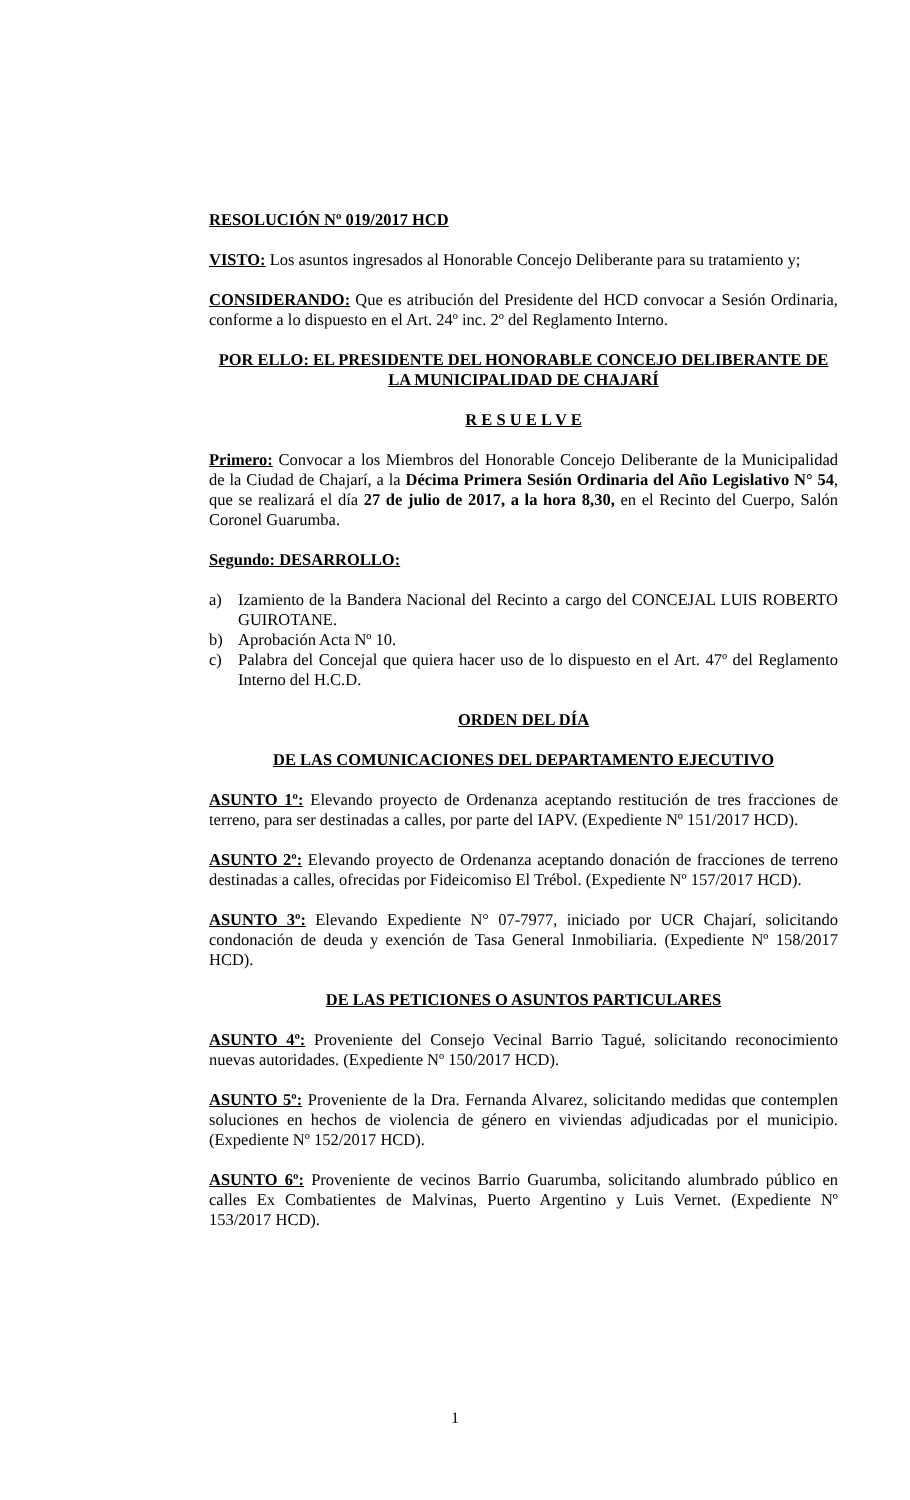RESOLUCIÓN Nº 019/2017 HCD
VISTO: Los asuntos ingresados al Honorable Concejo Deliberante para su tratamiento y;
CONSIDERANDO: Que es atribución del Presidente del HCD convocar a Sesión Ordinaria, conforme a lo dispuesto en el Art. 24º inc. 2º del Reglamento Interno.
POR ELLO: EL PRESIDENTE DEL HONORABLE CONCEJO DELIBERANTE DE LA MUNICIPALIDAD DE CHAJARÍ
R E S U E L V E
Primero: Convocar a los Miembros del Honorable Concejo Deliberante de la Municipalidad de la Ciudad de Chajarí, a la Décima Primera Sesión Ordinaria del Año Legislativo N° 54, que se realizará el día 27 de julio de 2017, a la hora 8,30, en el Recinto del Cuerpo, Salón Coronel Guarumba.
Segundo: DESARROLLO:
a) Izamiento de la Bandera Nacional del Recinto a cargo del CONCEJAL LUIS ROBERTO GUIROTANE.
b) Aprobación Acta Nº 10.
c) Palabra del Concejal que quiera hacer uso de lo dispuesto en el Art. 47º del Reglamento Interno del H.C.D.
ORDEN DEL DÍA
DE LAS COMUNICACIONES DEL DEPARTAMENTO EJECUTIVO
ASUNTO 1º: Elevando proyecto de Ordenanza aceptando restitución de tres fracciones de terreno, para ser destinadas a calles, por parte del IAPV. (Expediente Nº 151/2017 HCD).
ASUNTO 2º: Elevando proyecto de Ordenanza aceptando donación de fracciones de terreno destinadas a calles, ofrecidas por Fideicomiso El Trébol. (Expediente Nº 157/2017 HCD).
ASUNTO 3º: Elevando Expediente N° 07-7977, iniciado por UCR Chajarí, solicitando condonación de deuda y exención de Tasa General Inmobiliaria. (Expediente Nº 158/2017 HCD).
DE LAS PETICIONES O ASUNTOS PARTICULARES
ASUNTO 4º: Proveniente del Consejo Vecinal Barrio Tagué, solicitando reconocimiento nuevas autoridades. (Expediente Nº 150/2017 HCD).
ASUNTO 5º: Proveniente de la Dra. Fernanda Alvarez, solicitando medidas que contemplen soluciones en hechos de violencia de género en viviendas adjudicadas por el municipio. (Expediente Nº 152/2017 HCD).
ASUNTO 6º: Proveniente de vecinos Barrio Guarumba, solicitando alumbrado público en calles Ex Combatientes de Malvinas, Puerto Argentino y Luis Vernet. (Expediente Nº 153/2017 HCD).
1